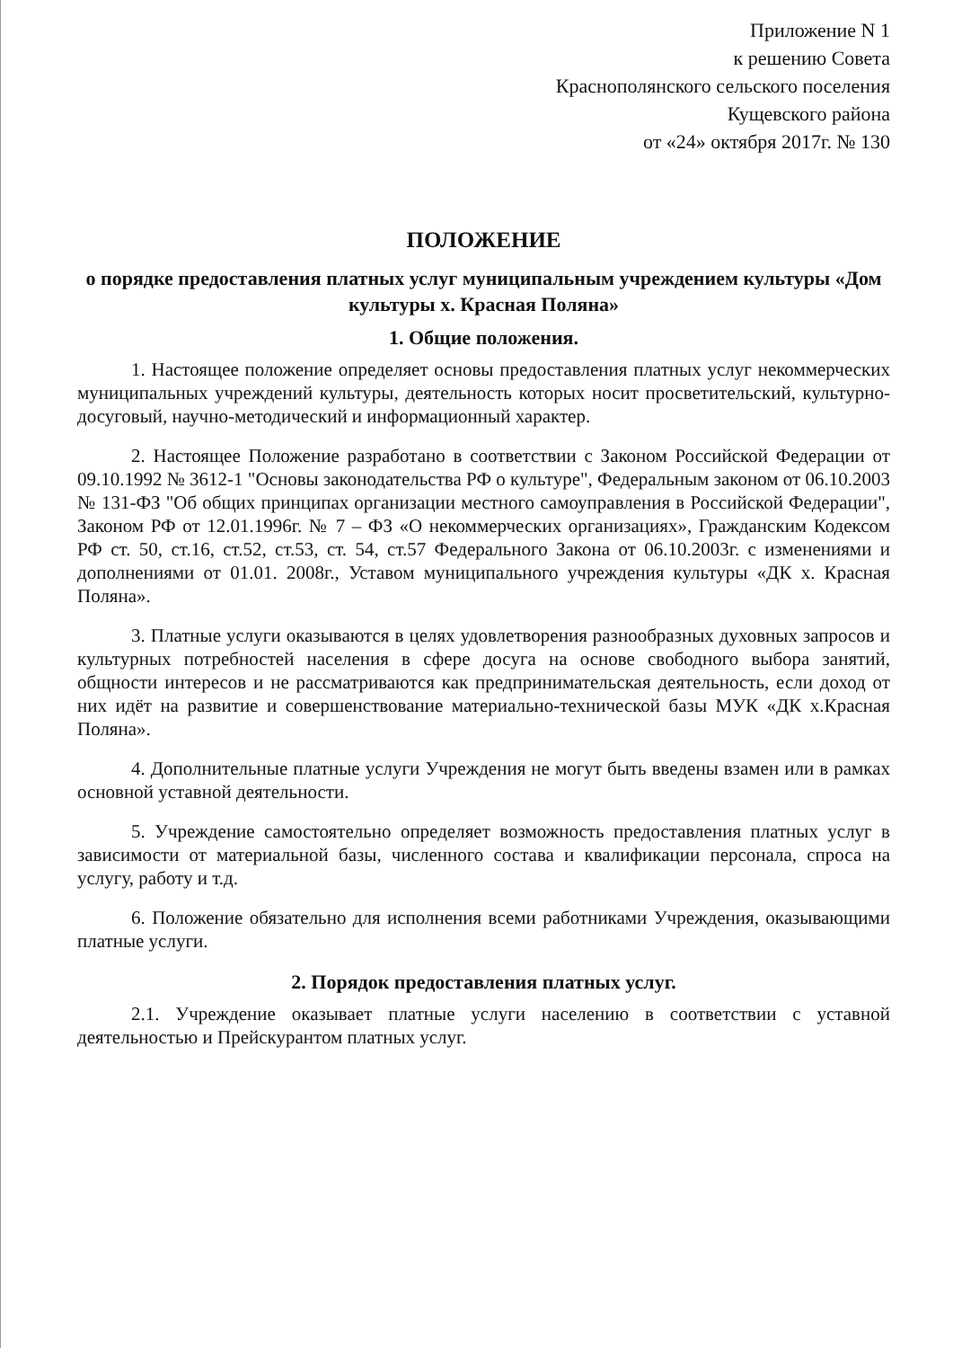Приложение N 1
к решению Совета
Краснополянского сельского поселения
Кущевского района
от «24» октября 2017г. № 130
ПОЛОЖЕНИЕ
о порядке предоставления платных услуг муниципальным учреждением культуры «Дом культуры х. Красная Поляна»
1. Общие положения.
1. Настоящее положение определяет основы предоставления платных услуг некоммерческих муниципальных учреждений культуры, деятельность которых носит просветительский, культурно-досуговый, научно-методический и информационный характер.
2. Настоящее Положение разработано в соответствии с Законом Российской Федерации от 09.10.1992 № 3612-1 "Основы законодательства РФ о культуре", Федеральным законом от 06.10.2003 № 131-ФЗ "Об общих принципах организации местного самоуправления в Российской Федерации", Законом РФ от 12.01.1996г. № 7 – ФЗ «О некоммерческих организациях», Гражданским Кодексом РФ ст. 50, ст.16, ст.52, ст.53, ст. 54, ст.57 Федерального Закона от 06.10.2003г. с изменениями и дополнениями от 01.01. 2008г., Уставом муниципального учреждения культуры «ДК х. Красная Поляна».
3. Платные услуги оказываются в целях удовлетворения разнообразных духовных запросов и культурных потребностей населения в сфере досуга на основе свободного выбора занятий, общности интересов и не рассматриваются как предпринимательская деятельность, если доход от них идёт на развитие и совершенствование материально-технической базы МУК «ДК х.Красная Поляна».
4. Дополнительные платные услуги Учреждения не могут быть введены взамен или в рамках основной уставной деятельности.
5. Учреждение самостоятельно определяет возможность предоставления платных услуг в зависимости от материальной базы, численного состава и квалификации персонала, спроса на услугу, работу и т.д.
6. Положение обязательно для исполнения всеми работниками Учреждения, оказывающими платные услуги.
2. Порядок предоставления платных услуг.
2.1. Учреждение оказывает платные услуги населению в соответствии с уставной деятельностью и Прейскурантом платных услуг.